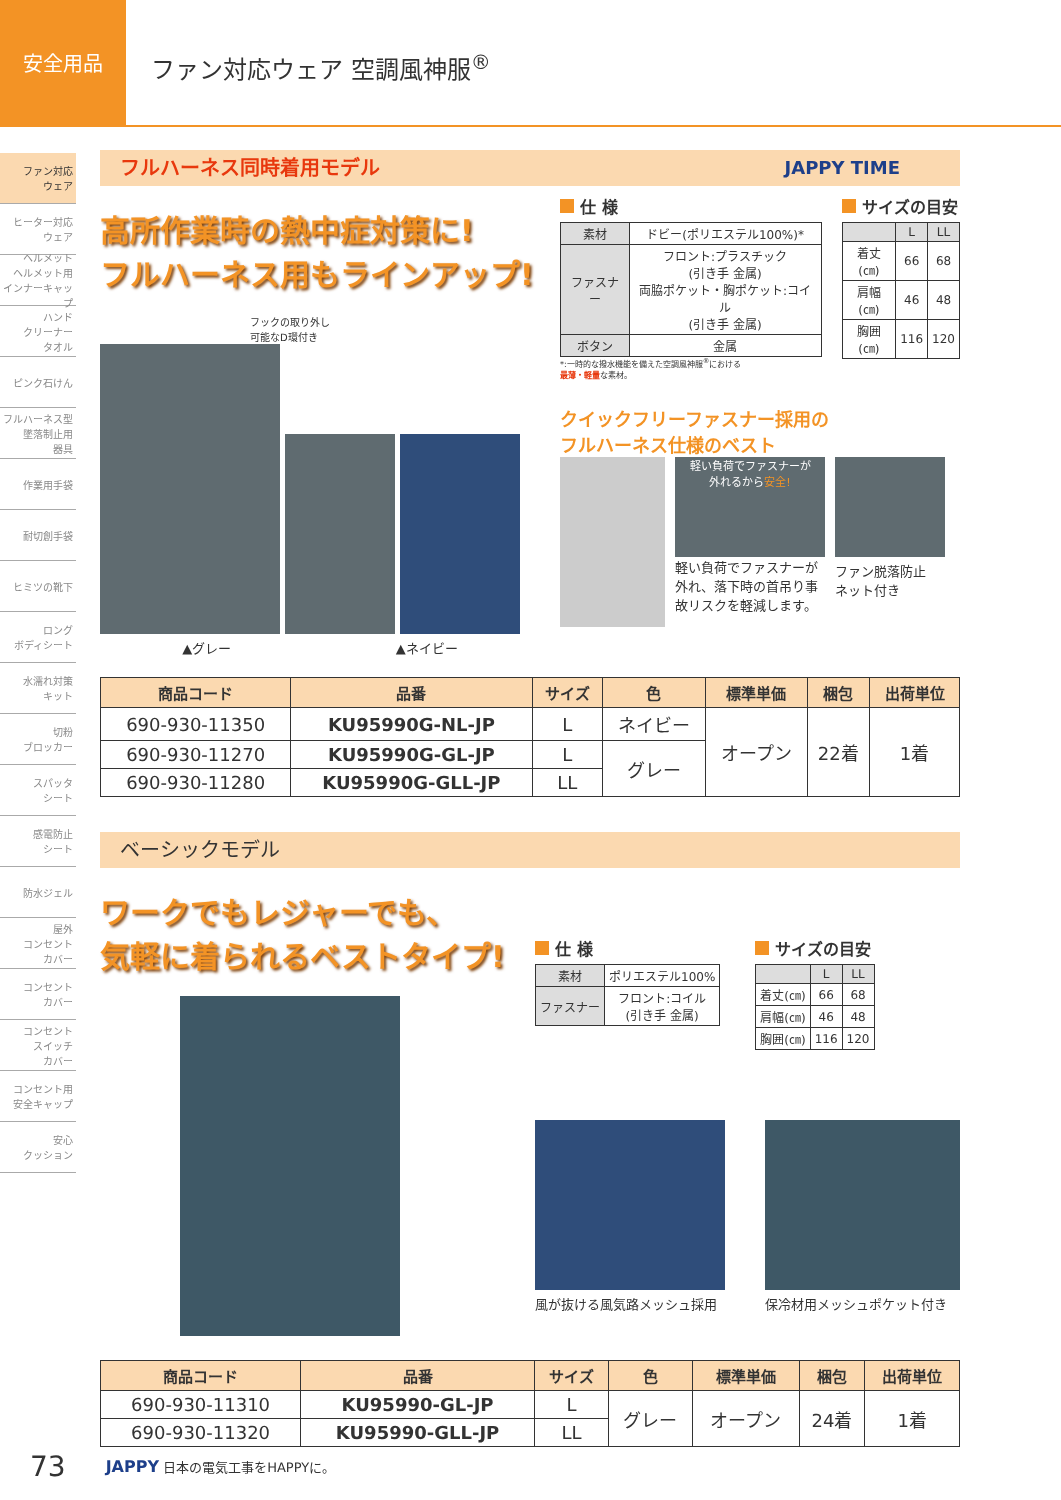安全用品
ファン対応ウェア 空調風神服<sup>®</sup>
ファン対応
ウェア
ヒーター対応
ウェア
ヘルメット
ヘルメット用
インナーキャップ
ハンド
クリーナー
タオル
ピンク石けん
フルハーネス型
墜落制止用
器具
作業用手袋
耐切創手袋
ヒミツの靴下
ロング
ボディシート
水濡れ対策
キット
切粉
ブロッカー
スパッタ
シート
感電防止
シート
防水ジェル
屋外
コンセント
カバー
コンセント
カバー
コンセント
スイッチ
カバー
コンセント用
安全キャップ
安心
クッション
フルハーネス同時着用モデル JAPPY TIME
高所作業時の熱中症対策に!
フルハーネス用もラインアップ!
フックの取り外し
可能なD環付き
▲グレー ▲ネイビー
仕 様
| 素材 | ドビー(ポリエステル100%)* |
| ファスナー | フロント:プラスチック (引き手 金属) 両脇ポケット・胸ポケット:コイル (引き手 金属) |
| ボタン | 金属 |
*:一時的な撥水機能を備えた空調風神服<sup>®</sup>における
最薄・軽量な素材。
サイズの目安
| | L | LL |
| --- | --- | --- |
| 着丈(㎝) | 66 | 68 |
| 肩幅(㎝) | 46 | 48 |
| 胸囲(㎝) | 116 | 120 |
クイックフリーファスナー採用の
フルハーネス仕様のベスト
軽い負荷でファスナーが
外れるから安全!
軽い負荷でファスナーが外れ、落下時の首吊り事故リスクを軽減します。
ファン脱落防止
ネット付き
| 商品コード | 品番 | サイズ | 色 | 標準単価 | 梱包 | 出荷単位 |
| --- | --- | --- | --- | --- | --- | --- |
| 690-930-11350 | KU95990G-NL-JP | L | ネイビー | オープン | 22着 | 1着 |
| 690-930-11270 | KU95990G-GL-JP | L | グレー | | | |
| 690-930-11280 | KU95990G-GLL-JP | LL | | | | |
ベーシックモデル
ワークでもレジャーでも、
気軽に着られるベストタイプ!
仕 様
| 素材 | ポリエステル100% |
| ファスナー | フロント:コイル (引き手 金属) |
サイズの目安
| | L | LL |
| --- | --- | --- |
| 着丈(㎝) | 66 | 68 |
| 肩幅(㎝) | 46 | 48 |
| 胸囲(㎝) | 116 | 120 |
風が抜ける風気路メッシュ採用 保冷材用メッシュポケット付き
| 商品コード | 品番 | サイズ | 色 | 標準単価 | 梱包 | 出荷単位 |
| --- | --- | --- | --- | --- | --- | --- |
| 690-930-11310 | KU95990-GL-JP | L | グレー | オープン | 24着 | 1着 |
| 690-930-11320 | KU95990-GLL-JP | LL | | | | |
73 JAPPY 日本の電気工事をHAPPYに。